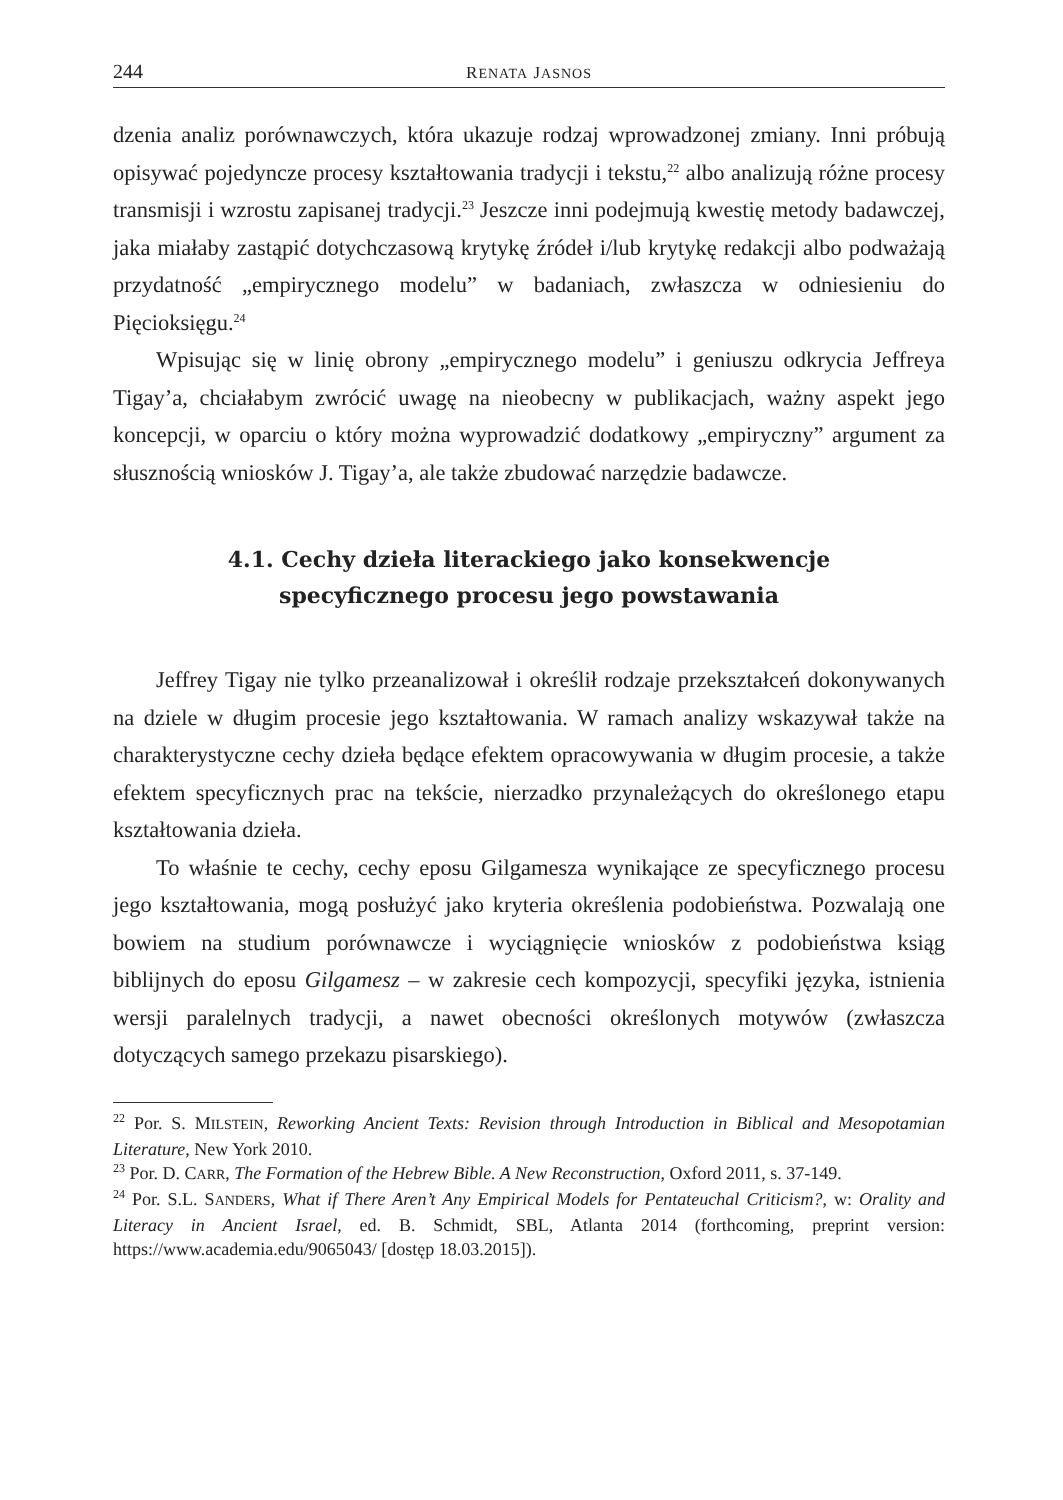244 RENATA JASNOS
dzenia analiz porównawczych, która ukazuje rodzaj wprowadzonej zmiany. Inni próbują opisywać pojedyncze procesy kształtowania tradycji i tekstu,<sup>22</sup> albo analizują różne procesy transmisji i wzrostu zapisanej tradycji.<sup>23</sup> Jeszcze inni podejmują kwestię metody badawczej, jaka miałaby zastąpić dotychczasową krytykę źródeł i/lub krytykę redakcji albo podważają przydatność „empirycznego modelu” w badaniach, zwłaszcza w odniesieniu do Pięcioksięgu.<sup>24</sup>
Wpisując się w linię obrony „empirycznego modelu” i geniuszu odkrycia Jeffreya Tigay’a, chciałabym zwrócić uwagę na nieobecny w publikacjach, ważny aspekt jego koncepcji, w oparciu o który można wyprowadzić dodatkowy „empiryczny” argument za słusznością wniosków J. Tigay’a, ale także zbudować narzędzie badawcze.
4.1. Cechy dzieła literackiego jako konsekwencje
specyficznego procesu jego powstawania
Jeffrey Tigay nie tylko przeanalizował i określił rodzaje przekształceń dokonywanych na dziele w długim procesie jego kształtowania. W ramach analizy wskazywał także na charakterystyczne cechy dzieła będące efektem opracowywania w długim procesie, a także efektem specyficznych prac na tekście, nierzadko przynależących do określonego etapu kształtowania dzieła.
To właśnie te cechy, cechy eposu Gilgamesza wynikające ze specyficznego procesu jego kształtowania, mogą posłużyć jako kryteria określenia podobieństwa. Pozwalają one bowiem na studium porównawcze i wyciągnięcie wniosków z podobieństwa ksiąg biblijnych do eposu Gilgamesz – w zakresie cech kompozycji, specyfiki języka, istnienia wersji paralelnych tradycji, a nawet obecności określonych motywów (zwłaszcza dotyczących samego przekazu pisarskiego).
<sup>22</sup> Por. S. MILSTEIN, Reworking Ancient Texts: Revision through Introduction in Biblical and Mesopotamian Literature, New York 2010.
<sup>23</sup> Por. D. CARR, The Formation of the Hebrew Bible. A New Reconstruction, Oxford 2011, s. 37-149.
<sup>24</sup> Por. S.L. SANDERS, What if There Aren’t Any Empirical Models for Pentateuchal Criticism?, w: Orality and Literacy in Ancient Israel, ed. B. Schmidt, SBL, Atlanta 2014 (forthcoming, preprint version: https://www.academia.edu/9065043/ [dostęp 18.03.2015]).